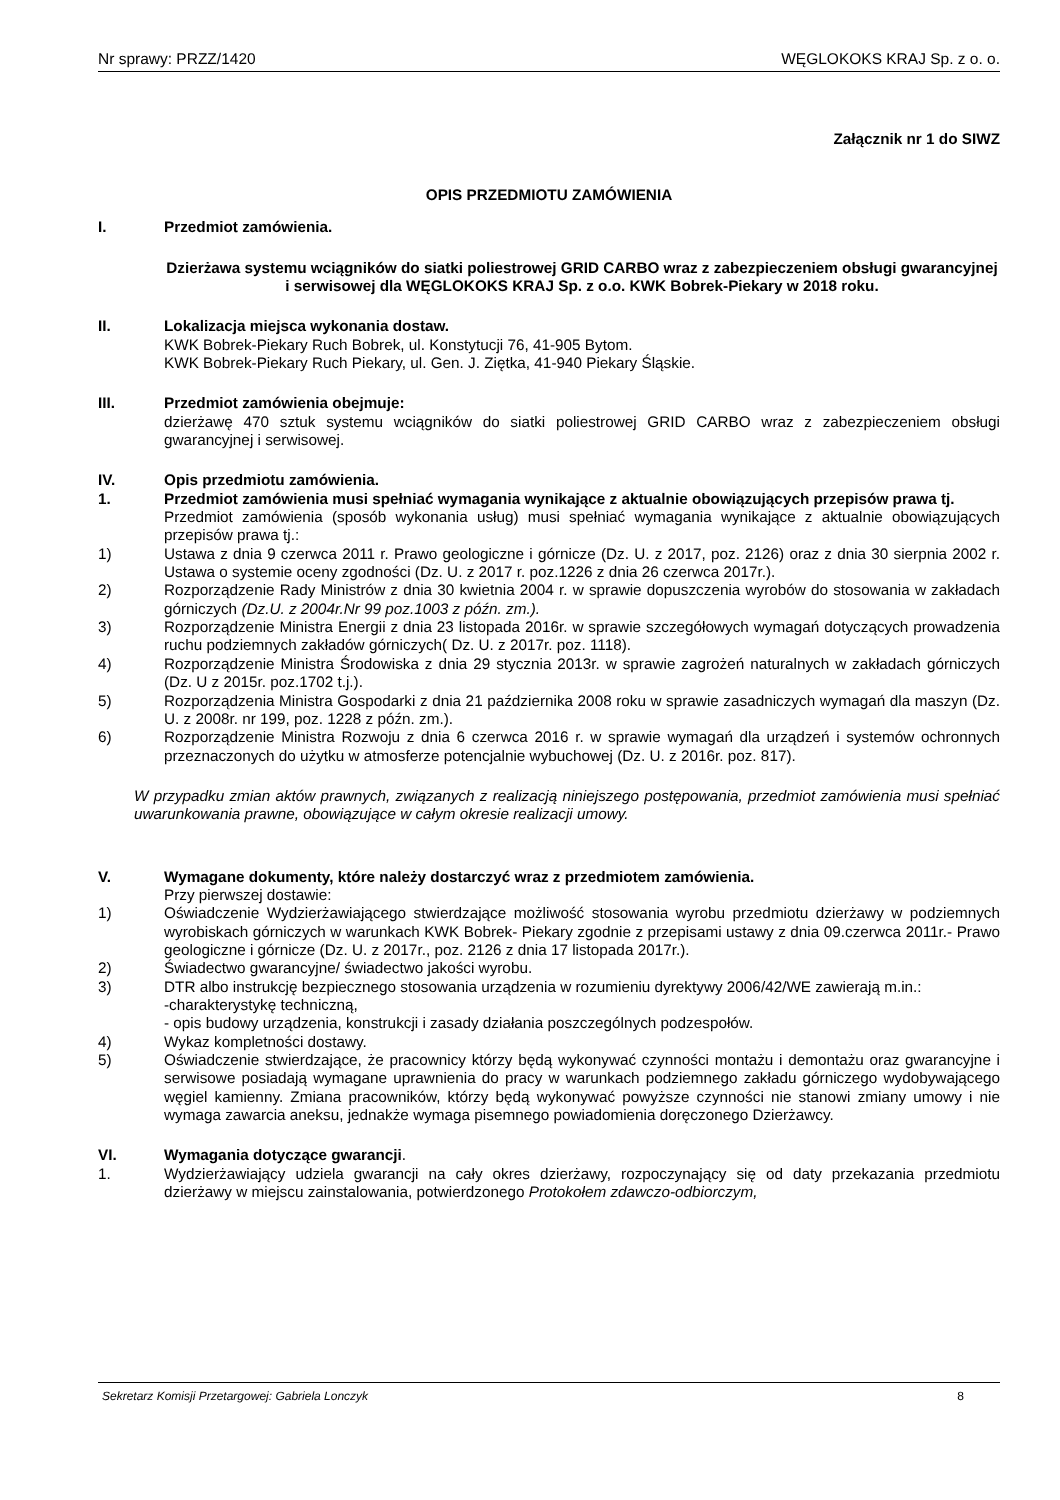Nr sprawy: PRZZ/1420 WĘGLOKOKS KRAJ Sp. z o. o.
Załącznik nr 1 do SIWZ
OPIS PRZEDMIOTU ZAMÓWIENIA
I. Przedmiot zamówienia.
Dzierżawa systemu wciągników do siatki poliestrowej GRID CARBO wraz z zabezpieczeniem obsługi gwarancyjnej i serwisowej dla WĘGLOKOKS KRAJ Sp. z o.o. KWK Bobrek-Piekary w 2018 roku.
II. Lokalizacja miejsca wykonania dostaw.
KWK Bobrek-Piekary Ruch Bobrek, ul. Konstytucji 76, 41-905 Bytom.
KWK Bobrek-Piekary Ruch Piekary, ul. Gen. J. Ziętka, 41-940 Piekary Śląskie.
III. Przedmiot zamówienia obejmuje:
dzierżawę 470 sztuk systemu wciągników do siatki poliestrowej GRID CARBO wraz z zabezpieczeniem obsługi gwarancyjnej i serwisowej.
IV. Opis przedmiotu zamówienia.
1. Przedmiot zamówienia musi spełniać wymagania wynikające z aktualnie obowiązujących przepisów prawa tj.
Przedmiot zamówienia (sposób wykonania usług) musi spełniać wymagania wynikające z aktualnie obowiązujących przepisów prawa tj.:
1) Ustawa z dnia 9 czerwca 2011 r. Prawo geologiczne i górnicze (Dz. U. z 2017, poz. 2126) oraz z dnia 30 sierpnia 2002 r. Ustawa o systemie oceny zgodności (Dz. U. z 2017 r. poz.1226 z dnia 26 czerwca 2017r.).
2) Rozporządzenie Rady Ministrów z dnia 30 kwietnia 2004 r. w sprawie dopuszczenia wyrobów do stosowania w zakładach górniczych (Dz.U. z 2004r.Nr 99 poz.1003 z późn. zm.).
3) Rozporządzenie Ministra Energii z dnia 23 listopada 2016r. w sprawie szczegółowych wymagań dotyczących prowadzenia ruchu podziemnych zakładów górniczych( Dz. U. z 2017r. poz. 1118).
4) Rozporządzenie Ministra Środowiska z dnia 29 stycznia 2013r. w sprawie zagrożeń naturalnych w zakładach górniczych (Dz. U z 2015r. poz.1702 t.j.).
5) Rozporządzenia Ministra Gospodarki z dnia 21 października 2008 roku w sprawie zasadniczych wymagań dla maszyn (Dz. U. z 2008r. nr 199, poz. 1228 z późn. zm.).
6) Rozporządzenie Ministra Rozwoju z dnia 6 czerwca 2016 r. w sprawie wymagań dla urządzeń i systemów ochronnych przeznaczonych do użytku w atmosferze potencjalnie wybuchowej (Dz. U. z 2016r. poz. 817).
W przypadku zmian aktów prawnych, związanych z realizacją niniejszego postępowania, przedmiot zamówienia musi spełniać uwarunkowania prawne, obowiązujące w całym okresie realizacji umowy.
V. Wymagane dokumenty, które należy dostarczyć wraz z przedmiotem zamówienia.
Przy pierwszej dostawie:
1) Oświadczenie Wydzierżawiającego stwierdzające możliwość stosowania wyrobu przedmiotu dzierżawy w podziemnych wyrobiskach górniczych w warunkach KWK Bobrek- Piekary zgodnie z przepisami ustawy z dnia 09.czerwca 2011r.- Prawo geologiczne i górnicze (Dz. U. z 2017r., poz. 2126 z dnia 17 listopada 2017r.).
2) Świadectwo gwarancyjne/ świadectwo jakości wyrobu.
3) DTR albo instrukcję bezpiecznego stosowania urządzenia w rozumieniu dyrektywy 2006/42/WE zawierają m.in.:
-charakterystykę techniczną,
- opis budowy urządzenia, konstrukcji i zasady działania poszczególnych podzespołów.
4) Wykaz kompletności dostawy.
5) Oświadczenie stwierdzające, że pracownicy którzy będą wykonywać czynności montażu i demontażu oraz gwarancyjne i serwisowe posiadają wymagane uprawnienia do pracy w warunkach podziemnego zakładu górniczego wydobywającego węgiel kamienny. Zmiana pracowników, którzy będą wykonywać powyższe czynności nie stanowi zmiany umowy i nie wymaga zawarcia aneksu, jednakże wymaga pisemnego powiadomienia doręczonego Dzierżawcy.
VI. Wymagania dotyczące gwarancji.
1. Wydzierżawiający udziela gwarancji na cały okres dzierżawy, rozpoczynający się od daty przekazania przedmiotu dzierżawy w miejscu zainstalowania, potwierdzonego Protokołem zdawczo-odbiorczym,
Sekretarz Komisji Przetargowej: Gabriela Lonczyk 8